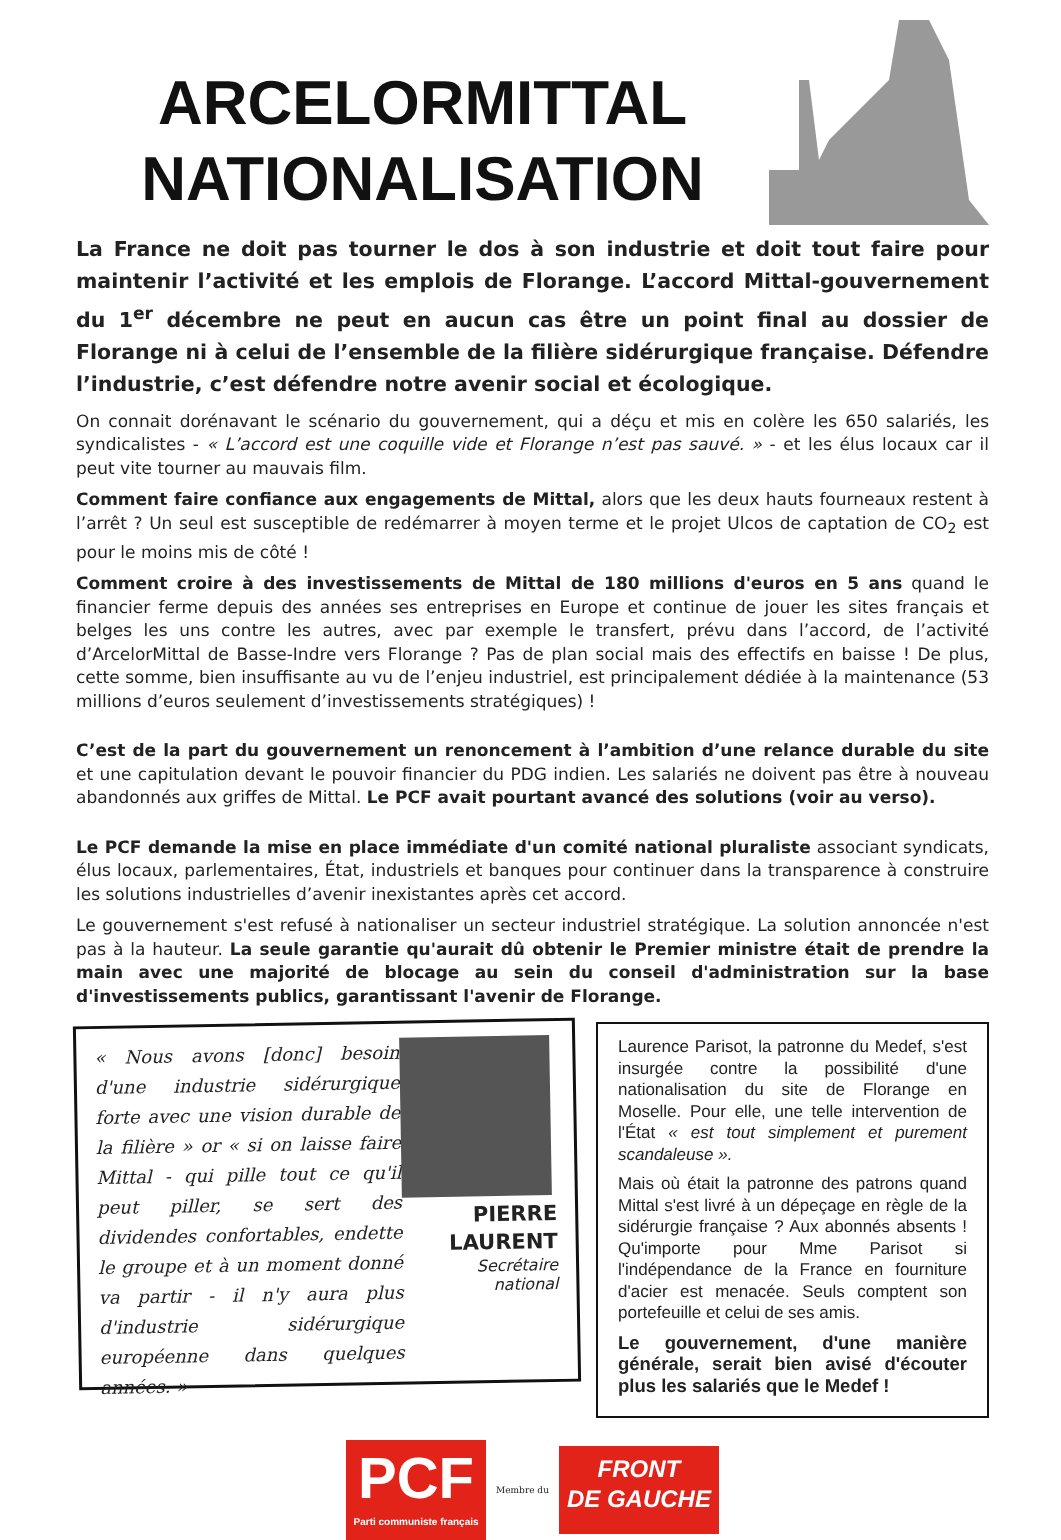ARCELORMITTAL
NATIONALISATION
La France ne doit pas tourner le dos à son industrie et doit tout faire pour maintenir l’activité et les emplois de Florange. L’accord Mittal-gouvernement du 1<sup>er</sup> décembre ne peut en aucun cas être un point final au dossier de Florange ni à celui de l’ensemble de la filière sidérurgique française. Défendre l’industrie, c’est défendre notre avenir social et écologique.
On connait dorénavant le scénario du gouvernement, qui a déçu et mis en colère les 650 salariés, les syndicalistes - « L’accord est une coquille vide et Florange n’est pas sauvé. » - et les élus locaux car il peut vite tourner au mauvais film.
Comment faire confiance aux engagements de Mittal, alors que les deux hauts fourneaux restent à l’arrêt ? Un seul est susceptible de redémarrer à moyen terme et le projet Ulcos de captation de CO<sub>2</sub> est pour le moins mis de côté !
Comment croire à des investissements de Mittal de 180 millions d'euros en 5 ans quand le financier ferme depuis des années ses entreprises en Europe et continue de jouer les sites français et belges les uns contre les autres, avec par exemple le transfert, prévu dans l’accord, de l’activité d’ArcelorMittal de Basse-Indre vers Florange ? Pas de plan social mais des effectifs en baisse ! De plus, cette somme, bien insuffisante au vu de l’enjeu industriel, est principalement dédiée à la maintenance (53 millions d’euros seulement d’investissements stratégiques) !
C’est de la part du gouvernement un renoncement à l’ambition d’une relance durable du site et une capitulation devant le pouvoir financier du PDG indien. Les salariés ne doivent pas être à nouveau abandonnés aux griffes de Mittal. Le PCF avait pourtant avancé des solutions (voir au verso).
Le PCF demande la mise en place immédiate d'un comité national pluraliste associant syndicats, élus locaux, parlementaires, État, industriels et banques pour continuer dans la transparence à construire les solutions industrielles d’avenir inexistantes après cet accord.
Le gouvernement s'est refusé à nationaliser un secteur industriel stratégique. La solution annoncée n'est pas à la hauteur. La seule garantie qu'aurait dû obtenir le Premier ministre était de prendre la main avec une majorité de blocage au sein du conseil d'administration sur la base d'investissements publics, garantissant l'avenir de Florange.
« Nous avons [donc] besoin d'une industrie sidérurgique forte avec une vision durable de la filière » or « si on laisse faire Mittal - qui pille tout ce qu'il peut piller, se sert des dividendes confortables, endette le groupe et à un moment donné va partir - il n'y aura plus d'industrie sidérurgique européenne dans quelques années. »
PIERRE
LAURENT
Secrétaire
national
Laurence Parisot, la patronne du Medef, s'est insurgée contre la possibilité d'une nationalisation du site de Florange en Moselle. Pour elle, une telle intervention de l'État « est tout simplement et purement scandaleuse ».
Mais où était la patronne des patrons quand Mittal s'est livré à un dépeçage en règle de la sidérurgie française ? Aux abonnés absents ! Qu'importe pour Mme Parisot si l'indépendance de la France en fourniture d'acier est menacée. Seuls comptent son portefeuille et celui de ses amis.
Le gouvernement, d'une manière générale, serait bien avisé d'écouter plus les salariés que le Medef !
PCF
Parti communiste français
Membre du
FRONT
DE GAUCHE